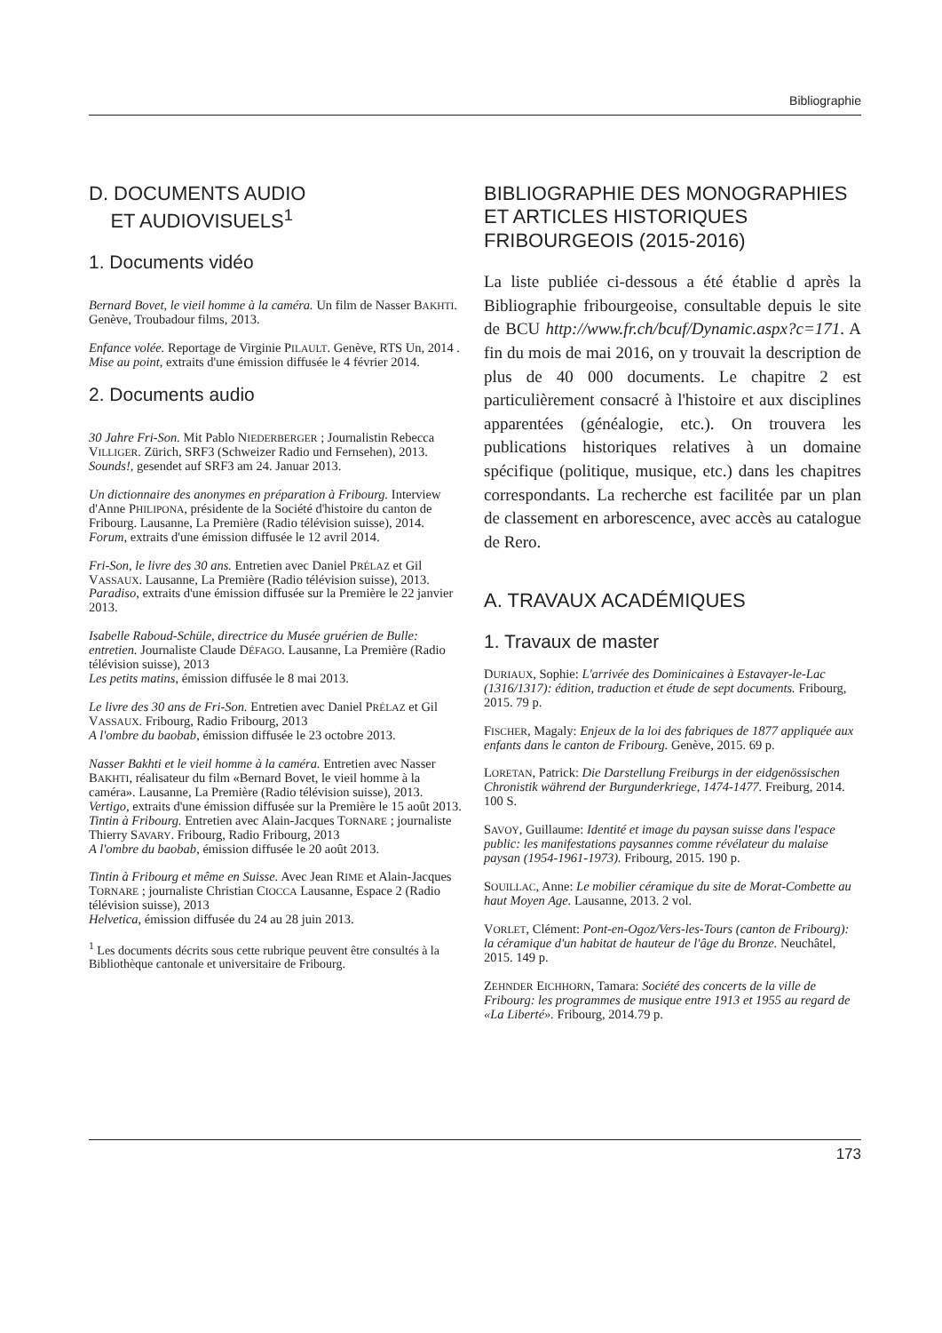Bibliographie
D. DOCUMENTS AUDIO
ET AUDIOVISUELS<sup>1</sup>
1. Documents vidéo
Bernard Bovet, le vieil homme à la caméra. Un film de Nasser BAKHTI. Genève, Troubadour films, 2013.
Enfance volée. Reportage de Virginie PILAULT. Genève, RTS Un, 2014 . Mise au point, extraits d'une émission diffusée le 4 février 2014.
2. Documents audio
30 Jahre Fri-Son. Mit Pablo NIEDERBERGER ; Journalistin Rebecca VILLIGER. Zürich, SRF3 (Schweizer Radio und Fernsehen), 2013. Sounds!, gesendet auf SRF3 am 24. Januar 2013.
Un dictionnaire des anonymes en préparation à Fribourg. Interview d'Anne PHILIPONA, présidente de la Société d'histoire du canton de Fribourg. Lausanne, La Première (Radio télévision suisse), 2014. Forum, extraits d'une émission diffusée le 12 avril 2014.
Fri-Son, le livre des 30 ans. Entretien avec Daniel PRÉLAZ et Gil VASSAUX. Lausanne, La Première (Radio télévision suisse), 2013. Paradiso, extraits d'une émission diffusée sur la Première le 22 janvier 2013.
Isabelle Raboud-Schüle, directrice du Musée gruérien de Bulle: entretien. Journaliste Claude DÉFAGO. Lausanne, La Première (Radio télévision suisse), 2013
Les petits matins, émission diffusée le 8 mai 2013.
Le livre des 30 ans de Fri-Son. Entretien avec Daniel PRÉLAZ et Gil VASSAUX. Fribourg, Radio Fribourg, 2013
A l'ombre du baobab, émission diffusée le 23 octobre 2013.
Nasser Bakhti et le vieil homme à la caméra. Entretien avec Nasser BAKHTI, réalisateur du film «Bernard Bovet, le vieil homme à la caméra». Lausanne, La Première (Radio télévision suisse), 2013. Vertigo, extraits d'une émission diffusée sur la Première le 15 août 2013.
Tintin à Fribourg. Entretien avec Alain-Jacques TORNARE ; journaliste Thierry SAVARY. Fribourg, Radio Fribourg, 2013
A l'ombre du baobab, émission diffusée le 20 août 2013.
Tintin à Fribourg et même en Suisse. Avec Jean RIME et Alain-Jacques TORNARE ; journaliste Christian CIOCCA Lausanne, Espace 2 (Radio télévision suisse), 2013
Helvetica, émission diffusée du 24 au 28 juin 2013.
<sup>1</sup> Les documents décrits sous cette rubrique peuvent être consultés à la Bibliothèque cantonale et universitaire de Fribourg.
BIBLIOGRAPHIE DES MONOGRAPHIES ET ARTICLES HISTORIQUES FRIBOURGEOIS (2015-2016)
La liste publiée ci-dessous a été établie d après la Bibliographie fribourgeoise, consultable depuis le site de BCU http://www.fr.ch/bcuf/Dynamic.aspx?c=171. A fin du mois de mai 2016, on y trouvait la description de plus de 40 000 documents. Le chapitre 2 est particulièrement consacré à l'histoire et aux disciplines apparentées (généalogie, etc.). On trouvera les publications historiques relatives à un domaine spécifique (politique, musique, etc.) dans les chapitres correspondants. La recherche est facilitée par un plan de classement en arborescence, avec accès au catalogue de Rero.
A. TRAVAUX ACADÉMIQUES
1. Travaux de master
DURIAUX, Sophie: L'arrivée des Dominicaines à Estavayer-le-Lac (1316/1317): édition, traduction et étude de sept documents. Fribourg, 2015. 79 p.
FISCHER, Magaly: Enjeux de la loi des fabriques de 1877 appliquée aux enfants dans le canton de Fribourg. Genève, 2015. 69 p.
LORETAN, Patrick: Die Darstellung Freiburgs in der eidgenössischen Chronistik während der Burgunderkriege, 1474-1477. Freiburg, 2014. 100 S.
SAVOY, Guillaume: Identité et image du paysan suisse dans l'espace public: les manifestations paysannes comme révélateur du malaise paysan (1954-1961-1973). Fribourg, 2015. 190 p.
SOUILLAC, Anne: Le mobilier céramique du site de Morat-Combette au haut Moyen Age. Lausanne, 2013. 2 vol.
VORLET, Clément: Pont-en-Ogoz/Vers-les-Tours (canton de Fribourg): la céramique d'un habitat de hauteur de l'âge du Bronze. Neuchâtel, 2015. 149 p.
ZEHNDER EICHHORN, Tamara: Société des concerts de la ville de Fribourg: les programmes de musique entre 1913 et 1955 au regard de «La Liberté». Fribourg, 2014.79 p.
173